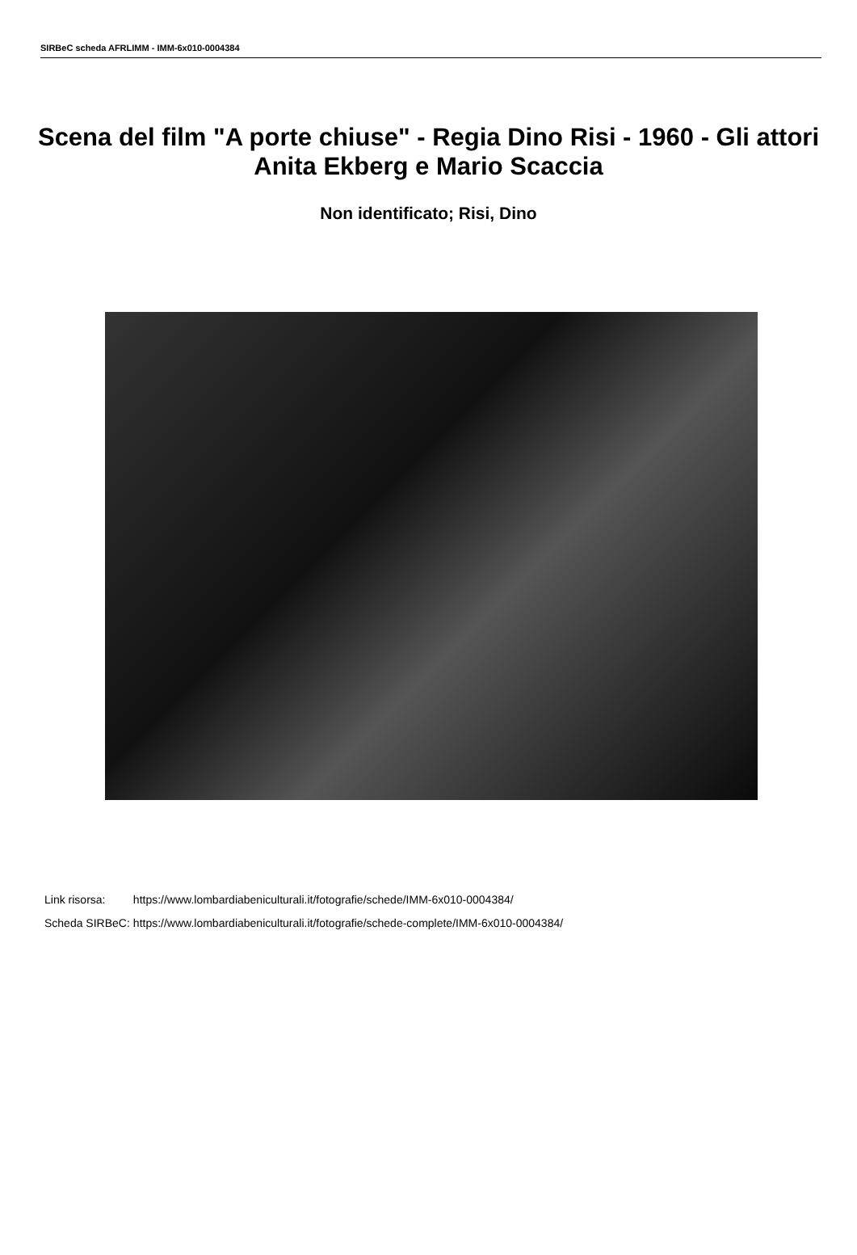SIRBeC scheda AFRLIMM - IMM-6x010-0004384
Scena del film "A porte chiuse" - Regia Dino Risi - 1960 - Gli attori Anita Ekberg e Mario Scaccia
Non identificato; Risi, Dino
| Link risorsa: | https://www.lombardiabeniculturali.it/fotografie/schede/IMM-6x010-0004384/ |
| Scheda SIRBeC: | https://www.lombardiabeniculturali.it/fotografie/schede-complete/IMM-6x010-0004384/ |